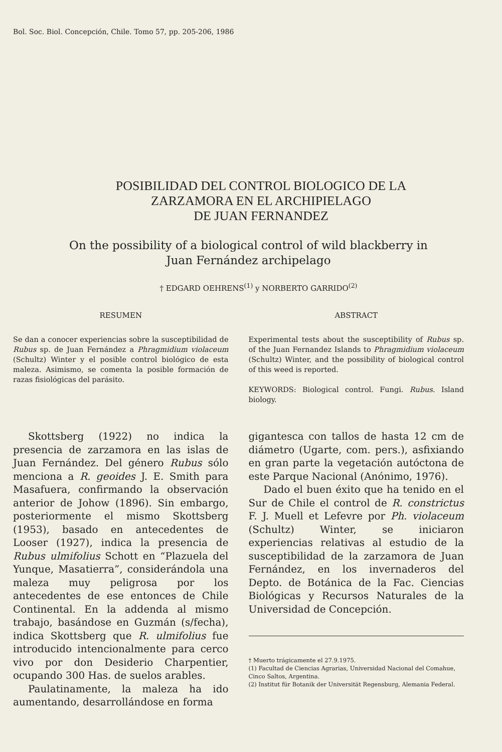Bol. Soc. Biol. Concepción, Chile. Tomo 57, pp. 205-206, 1986
POSIBILIDAD DEL CONTROL BIOLOGICO DE LA
ZARZAMORA EN EL ARCHIPIELAGO
DE JUAN FERNANDEZ
On the possibility of a biological control of wild blackberry in
Juan Fernández archipelago
† EDGARD OEHRENS<sup>(1)</sup> y NORBERTO GARRIDO<sup>(2)</sup>
RESUMEN
Se dan a conocer experiencias sobre la susceptibilidad de Rubus sp. de Juan Fernández a Phragmidium violaceum (Schultz) Winter y el posible control biológico de esta maleza. Asimismo, se comenta la posible formación de razas fisiológicas del parásito.
ABSTRACT
Experimental tests about the susceptibility of Rubus sp. of the Juan Fernandez Islands to Phragmidium violaceum (Schultz) Winter, and the possibility of biological control of this weed is reported.
KEYWORDS: Biological control. Fungi. Rubus. Island biology.
Skottsberg (1922) no indica la presencia de zarzamora en las islas de Juan Fernández. Del género Rubus sólo menciona a R. geoides J. E. Smith para Masafuera, confirmando la observación anterior de Johow (1896). Sin embargo, posteriormente el mismo Skottsberg (1953), basado en antecedentes de Looser (1927), indica la presencia de Rubus ulmifolius Schott en “Plazuela del Yunque, Masatierra”, considerándola una maleza muy peligrosa por los antecedentes de ese entonces de Chile Continental. En la addenda al mismo trabajo, basándose en Guzmán (s/fecha), indica Skottsberg que R. ulmifolius fue introducido intencionalmente para cerco vivo por don Desiderio Charpentier, ocupando 300 Has. de suelos arables.
Paulatinamente, la maleza ha ido aumentando, desarrollándose en forma
gigantesca con tallos de hasta 12 cm de diámetro (Ugarte, com. pers.), asfixiando en gran parte la vegetación autóctona de este Parque Nacional (Anónimo, 1976).
Dado el buen éxito que ha tenido en el Sur de Chile el control de R. constrictus F. J. Muell et Lefevre por Ph. violaceum (Schultz) Winter, se iniciaron experiencias relativas al estudio de la susceptibilidad de la zarzamora de Juan Fernández, en los invernaderos del Depto. de Botánica de la Fac. Ciencias Biológicas y Recursos Naturales de la Universidad de Concepción.
† Muerto trágicamente el 27.9.1975.
(1) Facultad de Ciencias Agrarias, Universidad Nacional del Comahue, Cinco Saltos, Argentina.
(2) Institut für Botanik der Universität Regensburg, Alemania Federal.